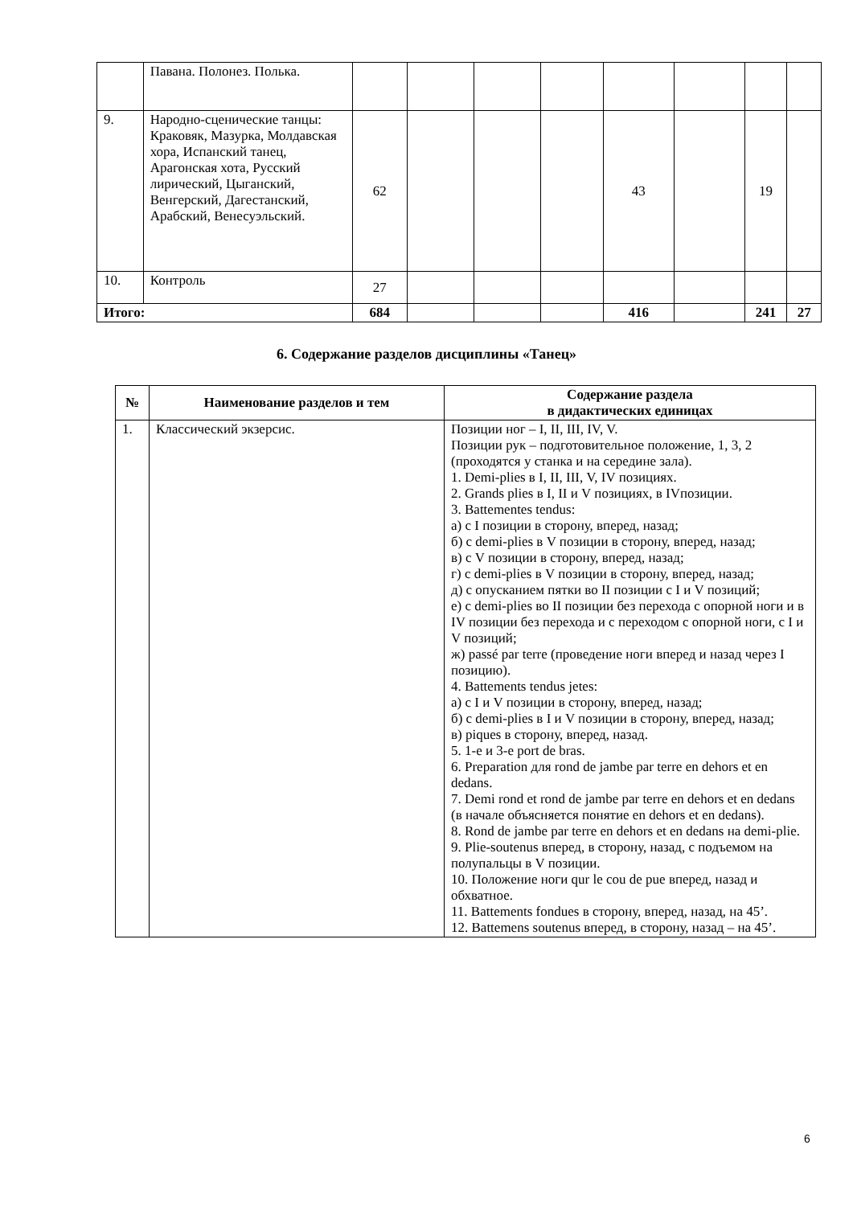| | Павана. Полонез. Полька. | | | | | | | | |
| 9. | Народно-сценические танцы: Краковяк, Мазурка, Молдавская хора, Испанский танец, Арагонская хота, Русский лирический, Цыганский, Венгерский, Дагестанский, Арабский, Венесуэльский. | 62 | | | | 43 | | 19 | |
| 10. | Контроль | 27 | | | | | | | |
| Итого: | | 684 | | | | 416 | | 241 | 27 |
6. Содержание разделов дисциплины «Танец»
| № | Наименование разделов и тем | Содержание раздела в дидактических единицах |
| --- | --- | --- |
| 1. | Классический экзерсис. | Позиции ног – I, II, III, IV, V. Позиции рук – подготовительное положение, 1, 3, 2 (проходятся у станка и на середине зала). 1. Demi-plies в I, II, III, V, IV позициях. 2. Grands plies в I, II и V позициях, в IVпозиции. 3. Battementes tendus: а) с I позиции в сторону, вперед, назад; б) с demi-plies в V позиции в сторону, вперед, назад; в) с V позиции в сторону, вперед, назад; г) с demi-plies в V позиции в сторону, вперед, назад; д) с опусканием пятки во II позиции с I и V позиций; е) с demi-plies во II позиции без перехода с опорной ноги и в IV позиции без перехода и с переходом с опорной ноги, с I и V позиций; ж) passé par terre (проведение ноги вперед и назад через I позицию). 4. Battements tendus jetes: а) с I и V позиции в сторону, вперед, назад; б) с demi-plies в I и V позиции в сторону, вперед, назад; в) piques в сторону, вперед, назад. 5. 1-е и 3-е port de bras. 6. Preparation для rond de jambe par terre en dehors et en dedans. 7. Demi rond et rond de jambe par terre en dehors et en dedans (в начале объясняется понятие en dehors et en dedans). 8. Rond de jambe par terre en dehors et en dedans на demi-plie. 9. Plie-soutenus вперед, в сторону, назад, с подъемом на полупальцы в V позиции. 10. Положение ноги qur le cou de pue вперед, назад и обхватное. 11. Battements fondues в сторону, вперед, назад, на 45’. 12. Battemens soutenus вперед, в сторону, назад – на 45’. |
6